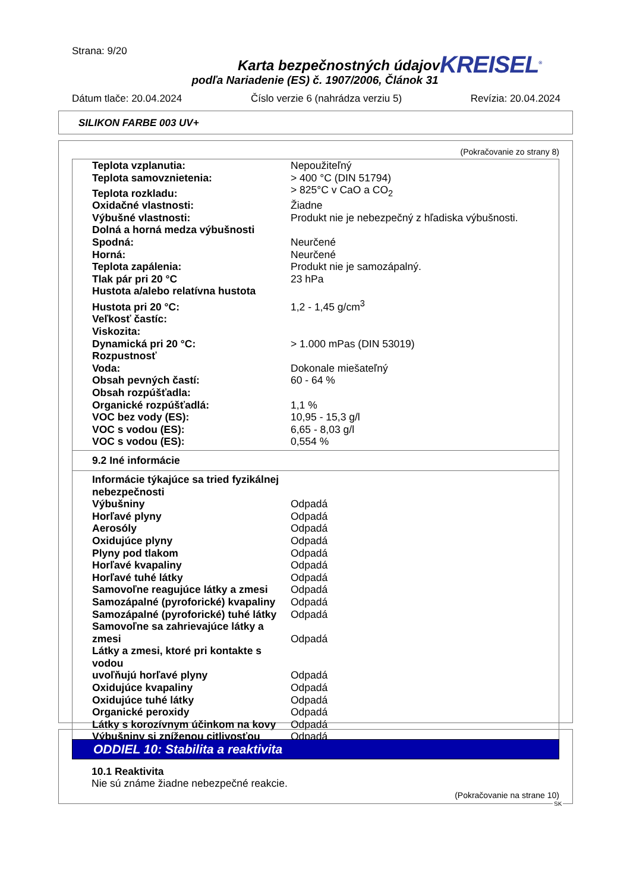Strana: 9/20
Karta bezpečnostných údajov
podľa Nariadenie (ES) č. 1907/2006, Článok 31
KREISEL<sup>®</sup>
Dátum tlače: 20.04.2024 Číslo verzie 6 (nahrádza verziu 5) Revízia: 20.04.2024
SILIKON FARBE 003 UV+
(Pokračovanie zo strany 8)
| Teplota vzplanutia: | Nepoužiteľný |
| Teplota samovznietenia: | > 400 °C (DIN 51794) |
| Teplota rozkladu: | > 825°C v CaO a CO<sub>2</sub> |
| Oxidačné vlastnosti: | Žiadne |
| Výbušné vlastnosti: | Produkt nie je nebezpečný z hľadiska výbušnosti. |
| Dolná a horná medza výbušnosti | |
| Spodná: | Neurčené |
| Horná: | Neurčené |
| Teplota zapálenia: | Produkt nie je samozápalný. |
| Tlak pár pri 20 °C | 23 hPa |
| Hustota a/alebo relatívna hustota | |
| Hustota pri 20 °C: | 1,2 - 1,45 g/cm<sup>3</sup> |
| Veľkosť častíc: | |
| Viskozita: | |
| Dynamická pri 20 °C: | > 1.000 mPas (DIN 53019) |
| Rozpustnosť | |
| Voda: | Dokonale miešateľný |
| Obsah pevných častí: | 60 - 64 % |
| Obsah rozpúšťadla: | |
| Organické rozpúšťadlá: | 1,1 % |
| VOC bez vody (ES): | 10,95 - 15,3 g/l |
| VOC s vodou (ES): | 6,65 - 8,03 g/l |
| VOC s vodou (ES): | 0,554 % |
9.2 Iné informácie
| Informácie týkajúce sa tried fyzikálnej nebezpečnosti | |
| Výbušniny | Odpadá |
| Horľavé plyny | Odpadá |
| Aerosóly | Odpadá |
| Oxidujúce plyny | Odpadá |
| Plyny pod tlakom | Odpadá |
| Horľavé kvapaliny | Odpadá |
| Horľavé tuhé látky | Odpadá |
| Samovoľne reagujúce látky a zmesi | Odpadá |
| Samozápalné (pyroforické) kvapaliny | Odpadá |
| Samozápalné (pyroforické) tuhé látky | Odpadá |
| Samovoľne sa zahrievajúce látky a zmesi | Odpadá |
| Látky a zmesi, ktoré pri kontakte s vodou uvoľňujú horľavé plyny | Odpadá |
| Oxidujúce kvapaliny | Odpadá |
| Oxidujúce tuhé látky | Odpadá |
| Organické peroxidy | Odpadá |
| Látky s korozívnym účinkom na kovy | Odpadá |
| Výbušniny si zníženou citlivosťou | Odpadá |
ODDIEL 10: Stabilita a reaktivita
10.1 Reaktivita
Nie sú známe žiadne nebezpečné reakcie.
(Pokračovanie na strane 10)
SK